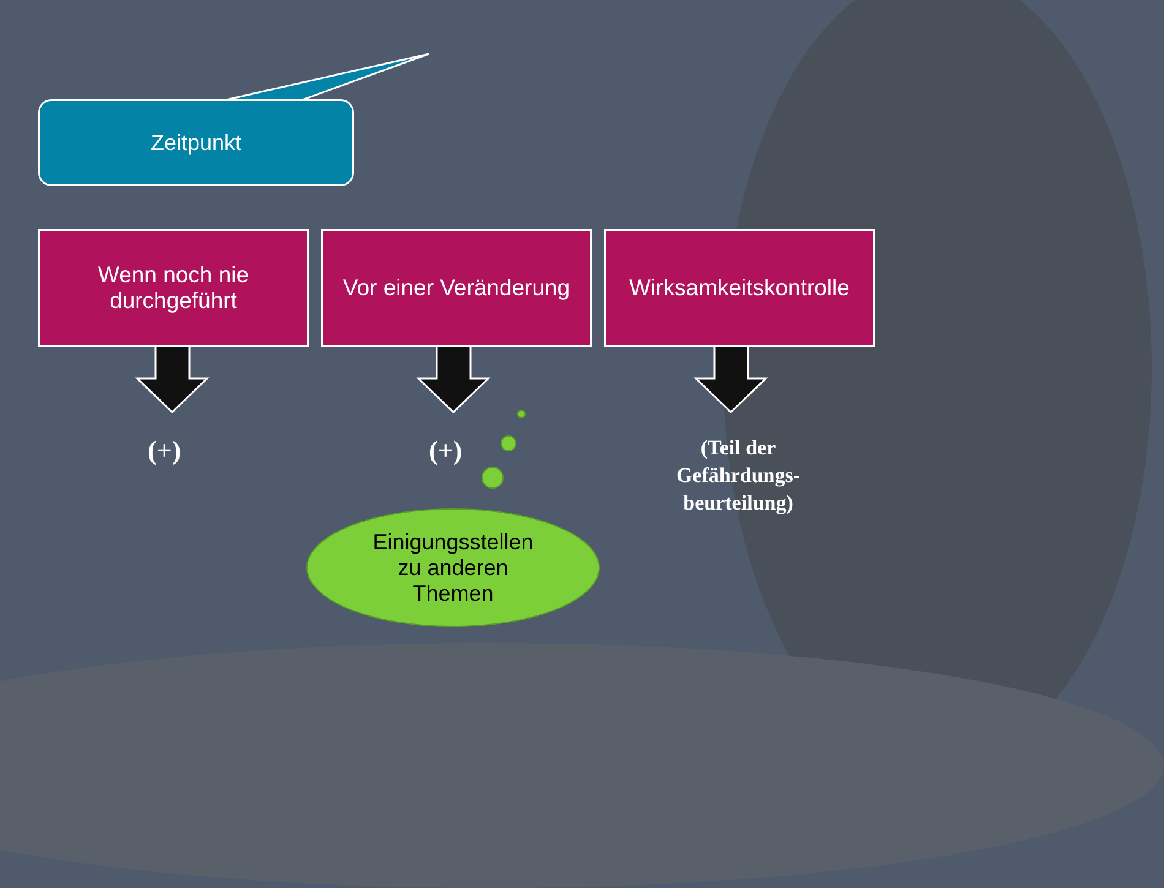Zeitpunkt
Wenn noch nie
durchgeführt
Vor einer Veränderung
Wirksamkeitskontrolle
(+) (+)
(Teil der Gefährdungs-beurteilung)
Einigungsstellen
zu anderen
Themen